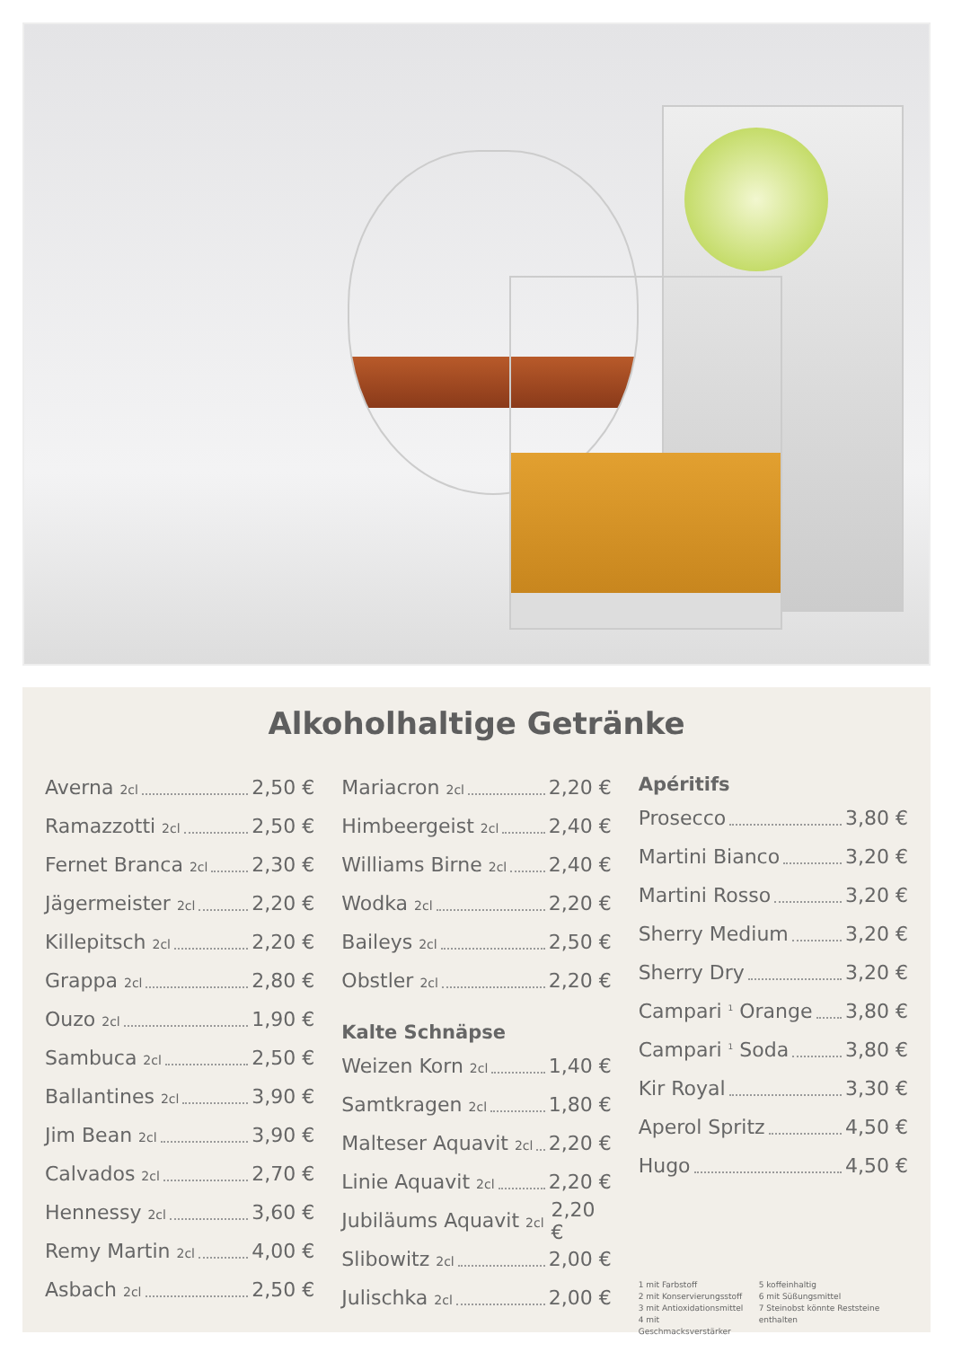Alkoholhaltige Getränke
Averna 2cl 2,50 €
Ramazzotti 2cl 2,50 €
Fernet Branca 2cl 2,30 €
Jägermeister 2cl 2,20 €
Killepitsch 2cl 2,20 €
Grappa 2cl 2,80 €
Ouzo 2cl 1,90 €
Sambuca 2cl 2,50 €
Ballantines 2cl 3,90 €
Jim Bean 2cl 3,90 €
Calvados 2cl 2,70 €
Hennessy 2cl 3,60 €
Remy Martin 2cl 4,00 €
Asbach 2cl 2,50 €
Mariacron 2cl 2,20 €
Himbeergeist 2cl 2,40 €
Williams Birne 2cl 2,40 €
Wodka 2cl 2,20 €
Baileys 2cl 2,50 €
Obstler 2cl 2,20 €
Kalte Schnäpse
Weizen Korn 2cl 1,40 €
Samtkragen 2cl 1,80 €
Malteser Aquavit 2cl 2,20 €
Linie Aquavit 2cl 2,20 €
Jubiläums Aquavit 2cl 2,20 €
Slibowitz 2cl 2,00 €
Julischka 2cl 2,00 €
Apéritifs
Prosecco 3,80 €
Martini Bianco 3,20 €
Martini Rosso 3,20 €
Sherry Medium 3,20 €
Sherry Dry 3,20 €
Campari <sup>1</sup> Orange 3,80 €
Campari <sup>1</sup> Soda 3,80 €
Kir Royal 3,30 €
Aperol Spritz 4,50 €
Hugo 4,50 €
1 mit Farbstoff
2 mit Konservierungsstoff
3 mit Antioxidationsmittel
4 mit Geschmacksverstärker
5 koffeinhaltig
6 mit Süßungsmittel
7 Steinobst könnte Reststeine enthalten